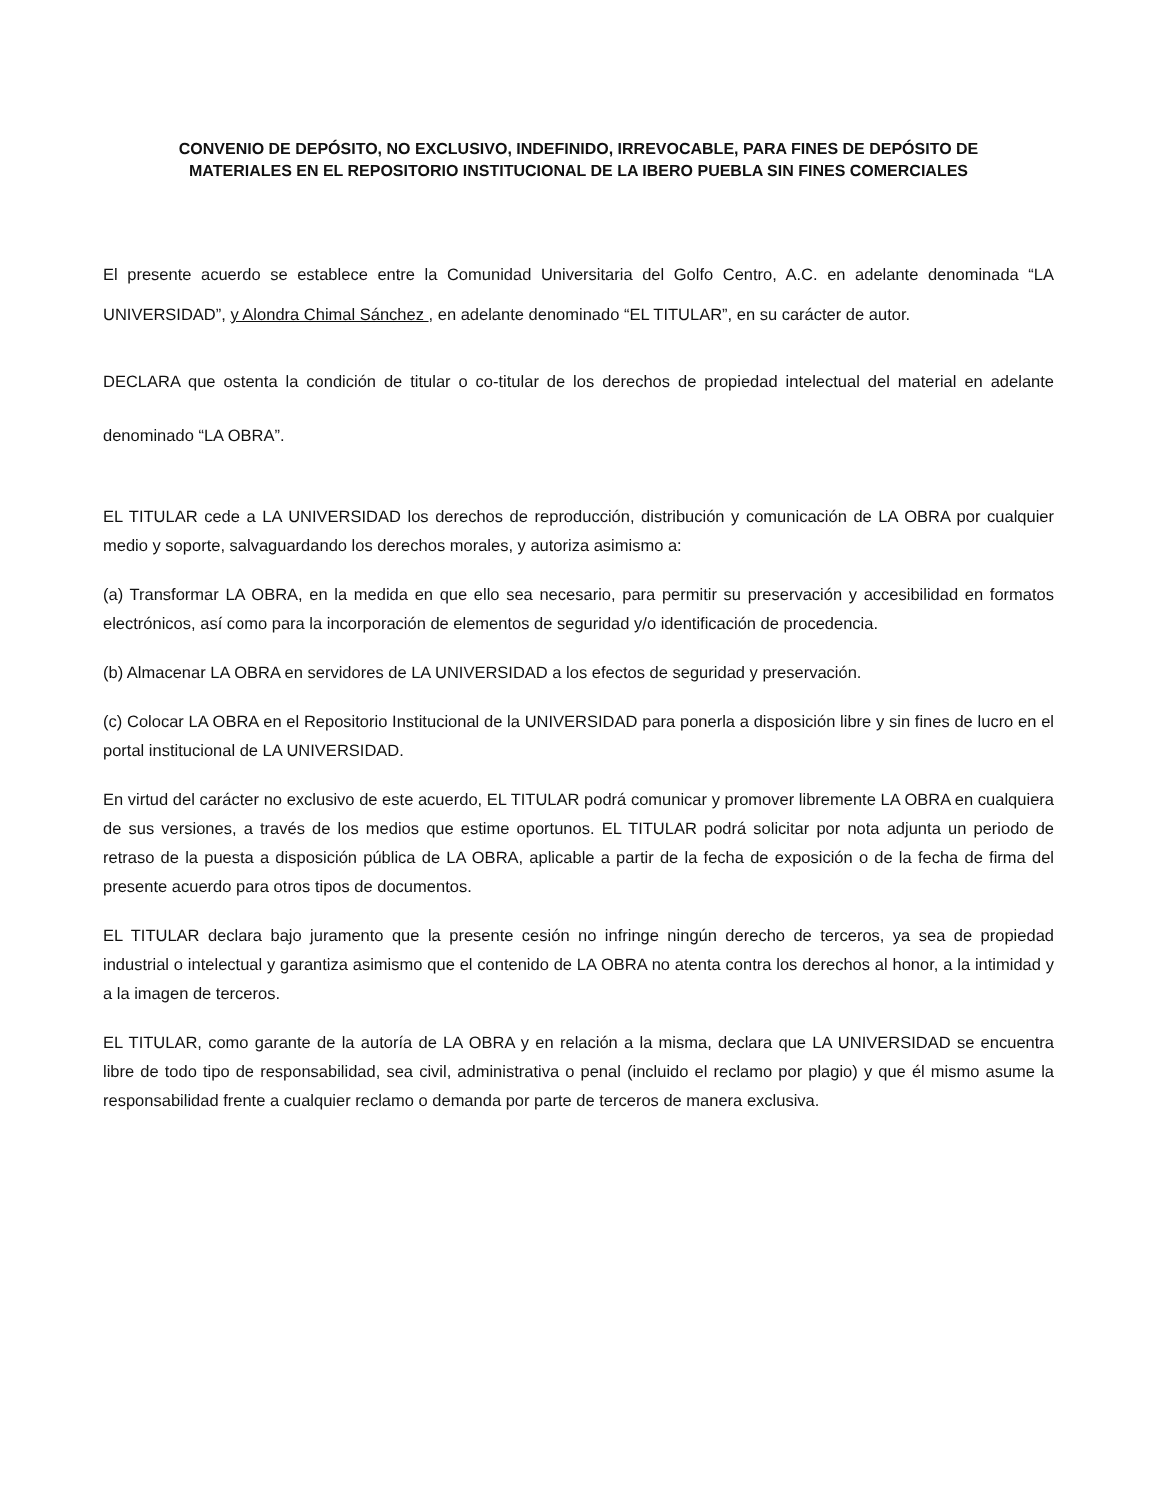CONVENIO DE DEPÓSITO, NO EXCLUSIVO, INDEFINIDO, IRREVOCABLE, PARA FINES DE DEPÓSITO DE
MATERIALES EN EL REPOSITORIO INSTITUCIONAL DE LA IBERO PUEBLA SIN FINES COMERCIALES
El presente acuerdo se establece entre la Comunidad Universitaria del Golfo Centro, A.C. en adelante denominada “LA UNIVERSIDAD”, y Alondra Chimal Sánchez , en adelante denominado “EL TITULAR”, en su carácter de autor.
DECLARA que ostenta la condición de titular o co-titular de los derechos de propiedad intelectual del material en adelante denominado “LA OBRA”.
EL TITULAR cede a LA UNIVERSIDAD los derechos de reproducción, distribución y comunicación de LA OBRA por cualquier medio y soporte, salvaguardando los derechos morales, y autoriza asimismo a:
(a) Transformar LA OBRA, en la medida en que ello sea necesario, para permitir su preservación y accesibilidad en formatos electrónicos, así como para la incorporación de elementos de seguridad y/o identificación de procedencia.
(b) Almacenar LA OBRA en servidores de LA UNIVERSIDAD a los efectos de seguridad y preservación.
(c) Colocar LA OBRA en el Repositorio Institucional de la UNIVERSIDAD para ponerla a disposición libre y sin fines de lucro en el portal institucional de LA UNIVERSIDAD.
En virtud del carácter no exclusivo de este acuerdo, EL TITULAR podrá comunicar y promover libremente LA OBRA en cualquiera de sus versiones, a través de los medios que estime oportunos. EL TITULAR podrá solicitar por nota adjunta un periodo de retraso de la puesta a disposición pública de LA OBRA, aplicable a partir de la fecha de exposición o de la fecha de firma del presente acuerdo para otros tipos de documentos.
EL TITULAR declara bajo juramento que la presente cesión no infringe ningún derecho de terceros, ya sea de propiedad industrial o intelectual y garantiza asimismo que el contenido de LA OBRA no atenta contra los derechos al honor, a la intimidad y a la imagen de terceros.
EL TITULAR, como garante de la autoría de LA OBRA y en relación a la misma, declara que LA UNIVERSIDAD se encuentra libre de todo tipo de responsabilidad, sea civil, administrativa o penal (incluido el reclamo por plagio) y que él mismo asume la responsabilidad frente a cualquier reclamo o demanda por parte de terceros de manera exclusiva.